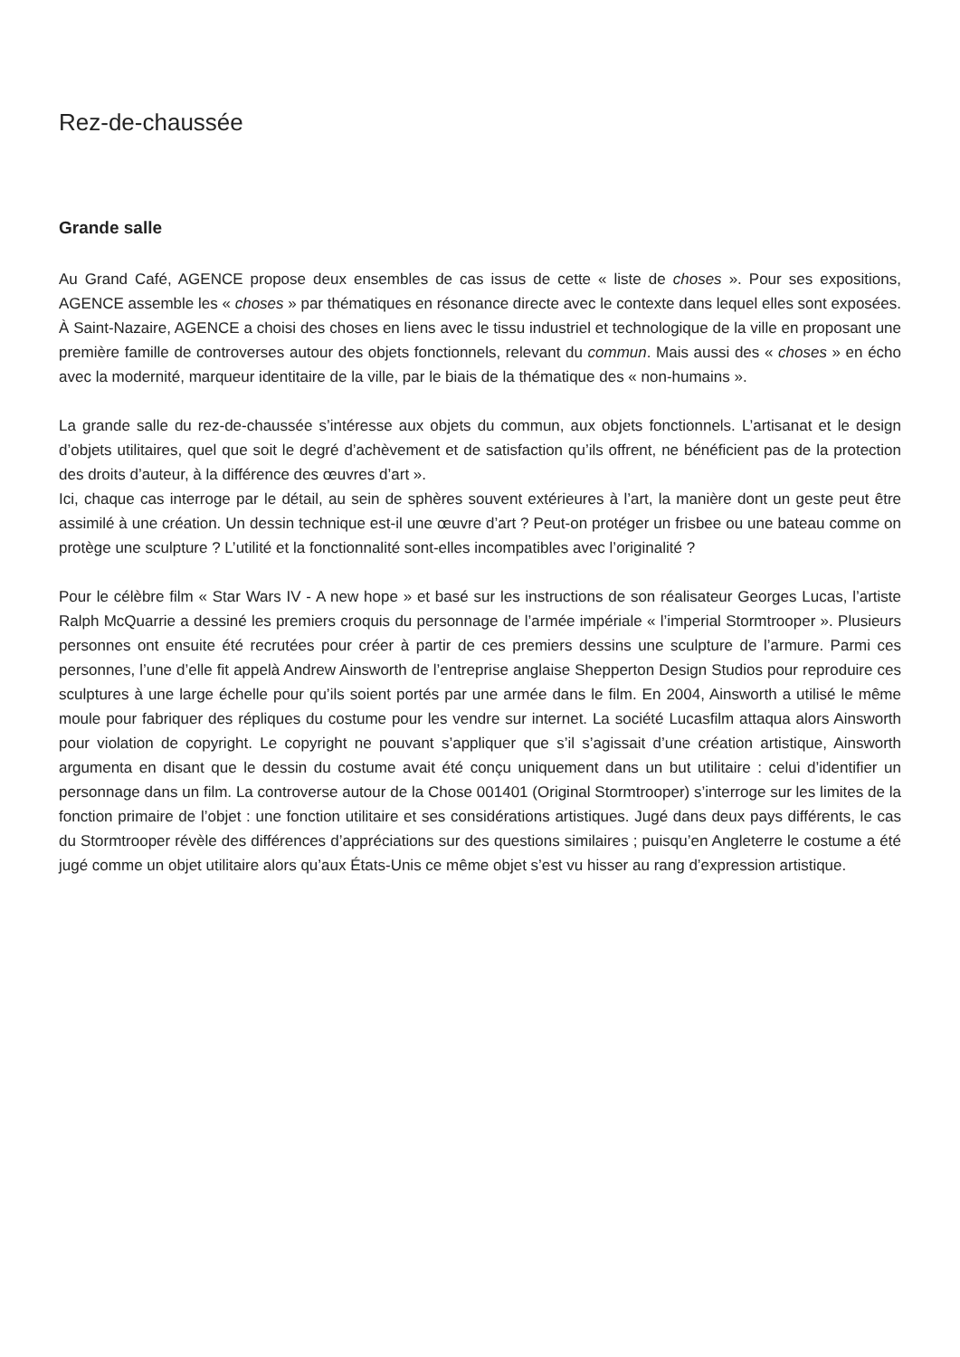Rez-de-chaussée
Grande salle
Au Grand Café, AGENCE propose deux ensembles de cas issus de cette « liste de choses ». Pour ses expositions, AGENCE assemble les « choses » par thématiques en résonance directe avec le contexte dans lequel elles sont exposées. À Saint-Nazaire, AGENCE a choisi des choses en liens avec le tissu industriel et technologique de la ville en proposant une première famille de controverses autour des objets fonctionnels, relevant du commun. Mais aussi des « choses » en écho avec la modernité, marqueur identitaire de la ville, par le biais de la thématique des « non-humains ».
La grande salle du rez-de-chaussée s’intéresse aux objets du commun, aux objets fonctionnels. L’artisanat et le design d’objets utilitaires, quel que soit le degré d’achèvement et de satisfaction qu’ils offrent, ne bénéficient pas de la protection des droits d’auteur, à la différence des œuvres d’art ».
Ici, chaque cas interroge par le détail, au sein de sphères souvent extérieures à l’art, la manière dont un geste peut être assimilé à une création. Un dessin technique est-il une œuvre d’art ? Peut-on protéger un frisbee ou une bateau comme on protège une sculpture ? L’utilité et la fonctionnalité sont-elles incompatibles avec l’originalité ?
Pour le célèbre film « Star Wars IV - A new hope » et basé sur les instructions de son réalisateur Georges Lucas, l’artiste Ralph McQuarrie a dessiné les premiers croquis du personnage de l’armée impériale « l’imperial Stormtrooper ». Plusieurs personnes ont ensuite été recrutées pour créer à partir de ces premiers dessins une sculpture de l’armure. Parmi ces personnes, l’une d’elle fit appelà Andrew Ainsworth de l’entreprise anglaise Shepperton Design Studios pour reproduire ces sculptures à une large échelle pour qu’ils soient portés par une armée dans le film. En 2004, Ainsworth a utilisé le même moule pour fabriquer des répliques du costume pour les vendre sur internet. La société Lucasfilm attaqua alors Ainsworth pour violation de copyright. Le copyright ne pouvant s’appliquer que s’il s’agissait d’une création artistique, Ainsworth argumenta en disant que le dessin du costume avait été conçu uniquement dans un but utilitaire : celui d’identifier un personnage dans un film. La controverse autour de la Chose 001401 (Original Stormtrooper) s’interroge sur les limites de la fonction primaire de l’objet : une fonction utilitaire et ses considérations artistiques. Jugé dans deux pays différents, le cas du Stormtrooper révèle des différences d’appréciations sur des questions similaires ; puisqu’en Angleterre le costume a été jugé comme un objet utilitaire alors qu’aux États-Unis ce même objet s’est vu hisser au rang d’expression artistique.